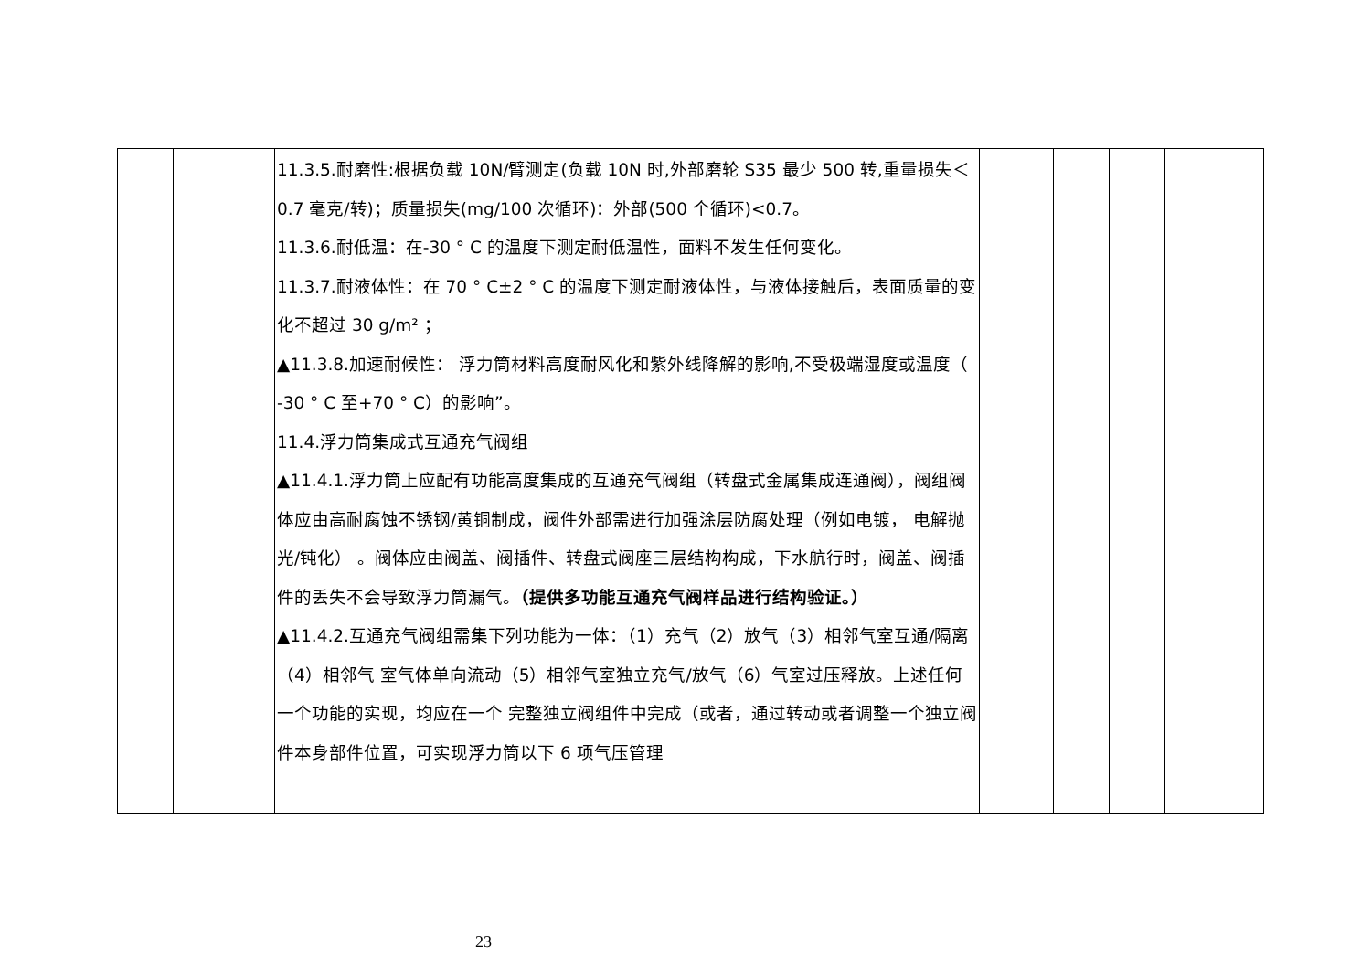| | | 11.3.5.耐磨性:根据负载 10N/臂测定(负载 10N 时,外部磨轮 S35 最少 500 转,重量损失＜0.7 毫克/转)；质量损失(mg/100 次循环)：外部(500 个循环)<0.7。 11.3.6.耐低温：在-30 ° C 的温度下测定耐低温性，面料不发生任何变化。 11.3.7.耐液体性：在 70 ° C±2 ° C 的温度下测定耐液体性，与液体接触后，表面质量的变化不超过 30 g/m² ； ▲11.3.8.加速耐候性： 浮力筒材料高度耐风化和紫外线降解的影响,不受极端湿度或温度（ -30 ° C 至+70 ° C）的影响”。 11.4.浮力筒集成式互通充气阀组 ▲11.4.1.浮力筒上应配有功能高度集成的互通充气阀组（转盘式金属集成连通阀），阀组阀体应由高耐腐蚀不锈钢/黄铜制成，阀件外部需进行加强涂层防腐处理（例如电镀， 电解抛光/钝化） 。阀体应由阀盖、阀插件、转盘式阀座三层结构构成，下水航行时，阀盖、阀插件的丢失不会导致浮力筒漏气。 （提供多功能互通充气阀样品进行结构验证。） ▲11.4.2.互通充气阀组需集下列功能为一体：（1）充气（2）放气（3）相邻气室互通/隔离（4）相邻气 室气体单向流动（5）相邻气室独立充气/放气（6）气室过压释放。上述任何一个功能的实现，均应在一个 完整独立阀组件中完成（或者，通过转动或者调整一个独立阀件本身部件位置，可实现浮力筒以下 6 项气压管理 | | | | |
23